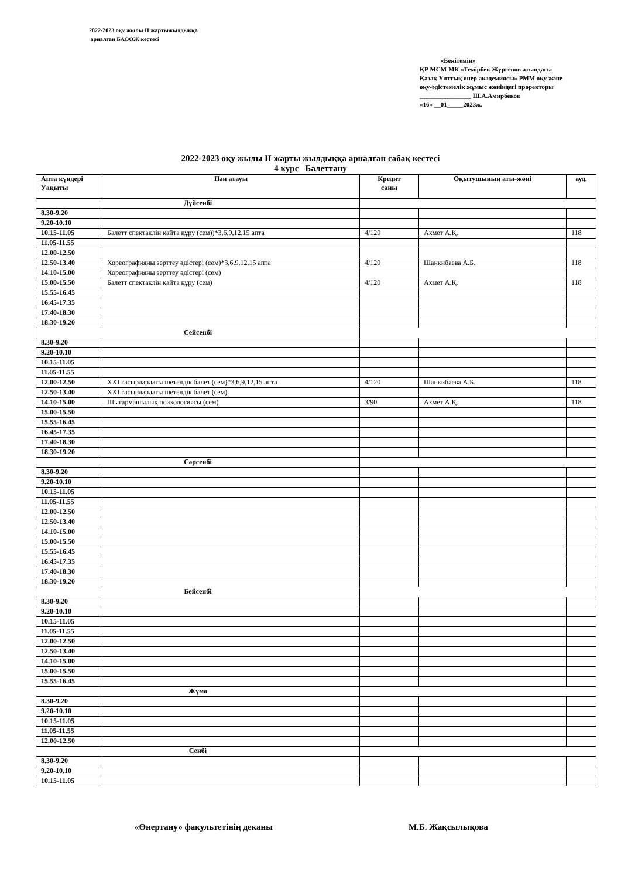2022-2023 оқу жылы ІІ жартыжылдыққа
арналған БАОӨЖ кестесі
«Бекітемін»
ҚР МСМ МК «Темірбек Жүргенов атындағы Қазақ Ұлттық өнер академиясы» РММ оқу және оқу-әдістемелік жұмыс жөніндегі проректоры
________________ Ш.А.Амирбеков
«16» __01_____2023ж.
2022-2023 оқу жылы ІІ жарты жылдыққа арналған сабақ кестесі
4 курс Балеттану
| Апта күндері Уақыты | Пән атауы | Кредит саны | Оқытушының аты-жөні | ауд. |
| --- | --- | --- | --- | --- |
| Дүйсенбі | | | | |
| 8.30-9.20 | | | | |
| 9.20-10.10 | | | | |
| 10.15-11.05 | Балетт спектаклін қайта құру (сем))*3,6,9,12,15 апта | 4/120 | Ахмет А.Қ. | 118 |
| 11.05-11.55 | | | | |
| 12.00-12.50 | | | | |
| 12.50-13.40 | Хореографияны зерттеу әдістері (сем)*3,6,9,12,15 апта | 4/120 | Шанкибаева А.Б. | 118 |
| 14.10-15.00 | Хореографияны зерттеу әдістері (сем) | | | |
| 15.00-15.50 | Балетт спектаклін қайта құру (сем) | 4/120 | Ахмет А.Қ. | 118 |
| 15.55-16.45 | | | | |
| 16.45-17.35 | | | | |
| 17.40-18.30 | | | | |
| 18.30-19.20 | | | | |
| Сейсенбі | | | | |
| 8.30-9.20 | | | | |
| 9.20-10.10 | | | | |
| 10.15-11.05 | | | | |
| 11.05-11.55 | | | | |
| 12.00-12.50 | XXI ғасырлардағы шетелдік балет (сем)*3,6,9,12,15 апта | 4/120 | Шанкибаева А.Б. | 118 |
| 12.50-13.40 | XXI ғасырлардағы шетелдік балет (сем) | | | |
| 14.10-15.00 | Шығармашылық психологиясы (сем) | 3/90 | Ахмет А.Қ. | 118 |
| 15.00-15.50 | | | | |
| 15.55-16.45 | | | | |
| 16.45-17.35 | | | | |
| 17.40-18.30 | | | | |
| 18.30-19.20 | | | | |
| Сәрсенбі | | | | |
| 8.30-9.20 | | | | |
| 9.20-10.10 | | | | |
| 10.15-11.05 | | | | |
| 11.05-11.55 | | | | |
| 12.00-12.50 | | | | |
| 12.50-13.40 | | | | |
| 14.10-15.00 | | | | |
| 15.00-15.50 | | | | |
| 15.55-16.45 | | | | |
| 16.45-17.35 | | | | |
| 17.40-18.30 | | | | |
| 18.30-19.20 | | | | |
| Бейсенбі | | | | |
| 8.30-9.20 | | | | |
| 9.20-10.10 | | | | |
| 10.15-11.05 | | | | |
| 11.05-11.55 | | | | |
| 12.00-12.50 | | | | |
| 12.50-13.40 | | | | |
| 14.10-15.00 | | | | |
| 15.00-15.50 | | | | |
| 15.55-16.45 | | | | |
| Жұма | | | | |
| 8.30-9.20 | | | | |
| 9.20-10.10 | | | | |
| 10.15-11.05 | | | | |
| 11.05-11.55 | | | | |
| 12.00-12.50 | | | | |
| Сенбі | | | | |
| 8.30-9.20 | | | | |
| 9.20-10.10 | | | | |
| 10.15-11.05 | | | | |
«Өнертану» факультетінің деканы
М.Б. Жақсылықова